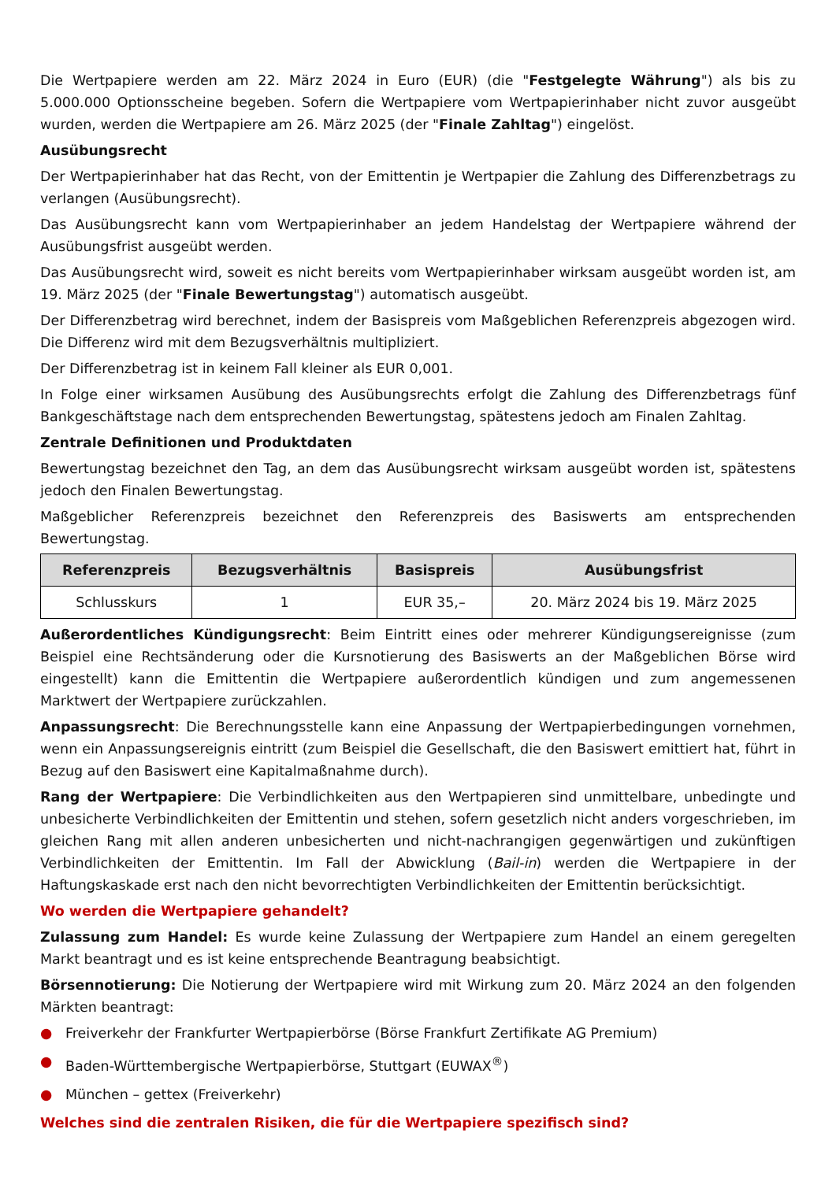Die Wertpapiere werden am 22. März 2024 in Euro (EUR) (die "Festgelegte Währung") als bis zu 5.000.000 Optionsscheine begeben. Sofern die Wertpapiere vom Wertpapierinhaber nicht zuvor ausgeübt wurden, werden die Wertpapiere am 26. März 2025 (der "Finale Zahltag") eingelöst.
Ausübungsrecht
Der Wertpapierinhaber hat das Recht, von der Emittentin je Wertpapier die Zahlung des Differenzbetrags zu verlangen (Ausübungsrecht).
Das Ausübungsrecht kann vom Wertpapierinhaber an jedem Handelstag der Wertpapiere während der Ausübungsfrist ausgeübt werden.
Das Ausübungsrecht wird, soweit es nicht bereits vom Wertpapierinhaber wirksam ausgeübt worden ist, am 19. März 2025 (der "Finale Bewertungstag") automatisch ausgeübt.
Der Differenzbetrag wird berechnet, indem der Basispreis vom Maßgeblichen Referenzpreis abgezogen wird. Die Differenz wird mit dem Bezugsverhältnis multipliziert.
Der Differenzbetrag ist in keinem Fall kleiner als EUR 0,001.
In Folge einer wirksamen Ausübung des Ausübungsrechts erfolgt die Zahlung des Differenzbetrags fünf Bankgeschäftstage nach dem entsprechenden Bewertungstag, spätestens jedoch am Finalen Zahltag.
Zentrale Definitionen und Produktdaten
Bewertungstag bezeichnet den Tag, an dem das Ausübungsrecht wirksam ausgeübt worden ist, spätestens jedoch den Finalen Bewertungstag.
Maßgeblicher Referenzpreis bezeichnet den Referenzpreis des Basiswerts am entsprechenden Bewertungstag.
| Referenzpreis | Bezugsverhältnis | Basispreis | Ausübungsfrist |
| --- | --- | --- | --- |
| Schlusskurs | 1 | EUR 35,– | 20. März 2024 bis 19. März 2025 |
Außerordentliches Kündigungsrecht: Beim Eintritt eines oder mehrerer Kündigungsereignisse (zum Beispiel eine Rechtsänderung oder die Kursnotierung des Basiswerts an der Maßgeblichen Börse wird eingestellt) kann die Emittentin die Wertpapiere außerordentlich kündigen und zum angemessenen Marktwert der Wertpapiere zurückzahlen.
Anpassungsrecht: Die Berechnungsstelle kann eine Anpassung der Wertpapierbedingungen vornehmen, wenn ein Anpassungsereignis eintritt (zum Beispiel die Gesellschaft, die den Basiswert emittiert hat, führt in Bezug auf den Basiswert eine Kapitalmaßnahme durch).
Rang der Wertpapiere: Die Verbindlichkeiten aus den Wertpapieren sind unmittelbare, unbedingte und unbesicherte Verbindlichkeiten der Emittentin und stehen, sofern gesetzlich nicht anders vorgeschrieben, im gleichen Rang mit allen anderen unbesicherten und nicht-nachrangigen gegenwärtigen und zukünftigen Verbindlichkeiten der Emittentin. Im Fall der Abwicklung (Bail-in) werden die Wertpapiere in der Haftungskaskade erst nach den nicht bevorrechtigten Verbindlichkeiten der Emittentin berücksichtigt.
Wo werden die Wertpapiere gehandelt?
Zulassung zum Handel: Es wurde keine Zulassung der Wertpapiere zum Handel an einem geregelten Markt beantragt und es ist keine entsprechende Beantragung beabsichtigt.
Börsennotierung: Die Notierung der Wertpapiere wird mit Wirkung zum 20. März 2024 an den folgenden Märkten beantragt:
● Freiverkehr der Frankfurter Wertpapierbörse (Börse Frankfurt Zertifikate AG Premium)
● Baden-Württembergische Wertpapierbörse, Stuttgart (EUWAX<sup>®</sup>)
● München – gettex (Freiverkehr)
Welches sind die zentralen Risiken, die für die Wertpapiere spezifisch sind?